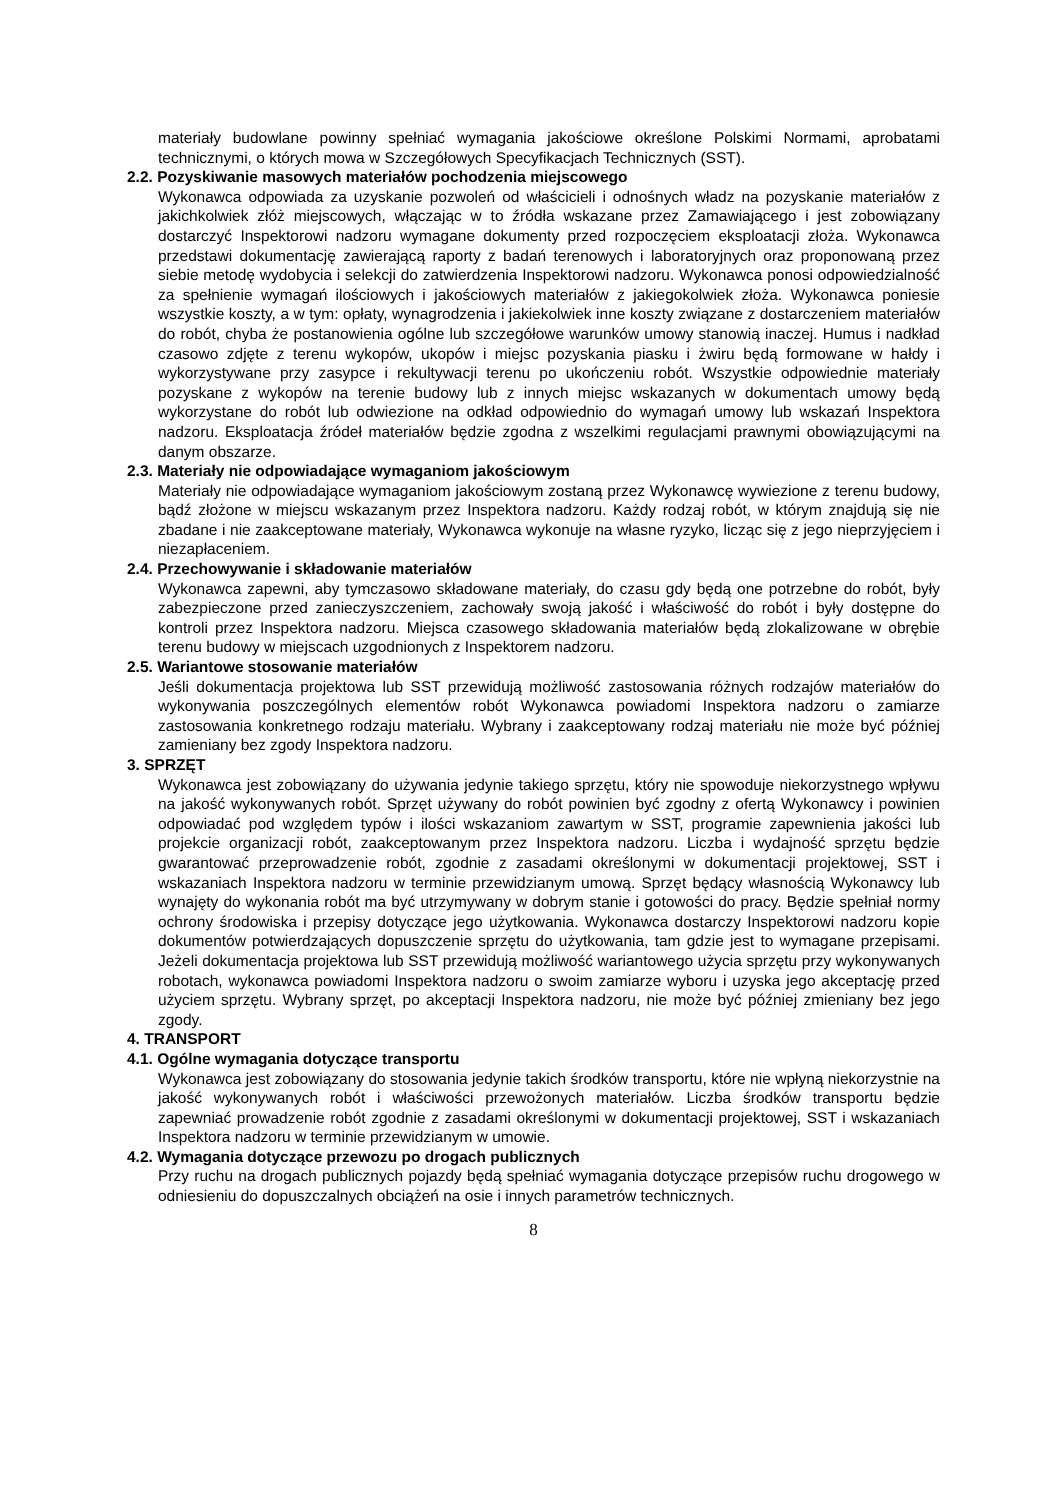materiały budowlane powinny spełniać wymagania jakościowe określone Polskimi Normami, aprobatami technicznymi, o których mowa w Szczegółowych Specyfikacjach Technicznych (SST).
2.2. Pozyskiwanie masowych materiałów pochodzenia miejscowego
Wykonawca odpowiada za uzyskanie pozwoleń od właścicieli i odnośnych władz na pozyskanie materiałów z jakichkolwiek złóż miejscowych, włączając w to źródła wskazane przez Zamawiającego i jest zobowiązany dostarczyć Inspektorowi nadzoru wymagane dokumenty przed rozpoczęciem eksploatacji złoża. Wykonawca przedstawi dokumentację zawierającą raporty z badań terenowych i laboratoryjnych oraz proponowaną przez siebie metodę wydobycia i selekcji do zatwierdzenia Inspektorowi nadzoru. Wykonawca ponosi odpowiedzialność za spełnienie wymagań ilościowych i jakościowych materiałów z jakiegokolwiek złoża. Wykonawca poniesie wszystkie koszty, a w tym: opłaty, wynagrodzenia i jakiekolwiek inne koszty związane z dostarczeniem materiałów do robót, chyba że postanowienia ogólne lub szczegółowe warunków umowy stanowią inaczej. Humus i nadkład czasowo zdjęte z terenu wykopów, ukopów i miejsc pozyskania piasku i żwiru będą formowane w hałdy i wykorzystywane przy zasypce i rekultywacji terenu po ukończeniu robót. Wszystkie odpowiednie materiały pozyskane z wykopów na terenie budowy lub z innych miejsc wskazanych w dokumentach umowy będą wykorzystane do robót lub odwiezione na odkład odpowiednio do wymagań umowy lub wskazań Inspektora nadzoru. Eksploatacja źródeł materiałów będzie zgodna z wszelkimi regulacjami prawnymi obowiązującymi na danym obszarze.
2.3. Materiały nie odpowiadające wymaganiom jakościowym
Materiały nie odpowiadające wymaganiom jakościowym zostaną przez Wykonawcę wywiezione z terenu budowy, bądź złożone w miejscu wskazanym przez Inspektora nadzoru. Każdy rodzaj robót, w którym znajdują się nie zbadane i nie zaakceptowane materiały, Wykonawca wykonuje na własne ryzyko, licząc się z jego nieprzyjęciem i niezapłaceniem.
2.4. Przechowywanie i składowanie materiałów
Wykonawca zapewni, aby tymczasowo składowane materiały, do czasu gdy będą one potrzebne do robót, były zabezpieczone przed zanieczyszczeniem, zachowały swoją jakość i właściwość do robót i były dostępne do kontroli przez Inspektora nadzoru. Miejsca czasowego składowania materiałów będą zlokalizowane w obrębie terenu budowy w miejscach uzgodnionych z Inspektorem nadzoru.
2.5. Wariantowe stosowanie materiałów
Jeśli dokumentacja projektowa lub SST przewidują możliwość zastosowania różnych rodzajów materiałów do wykonywania poszczególnych elementów robót Wykonawca powiadomi Inspektora nadzoru o zamiarze zastosowania konkretnego rodzaju materiału. Wybrany i zaakceptowany rodzaj materiału nie może być później zamieniany bez zgody Inspektora nadzoru.
3. SPRZĘT
Wykonawca jest zobowiązany do używania jedynie takiego sprzętu, który nie spowoduje niekorzystnego wpływu na jakość wykonywanych robót. Sprzęt używany do robót powinien być zgodny z ofertą Wykonawcy i powinien odpowiadać pod względem typów i ilości wskazaniom zawartym w SST, programie zapewnienia jakości lub projekcie organizacji robót, zaakceptowanym przez Inspektora nadzoru. Liczba i wydajność sprzętu będzie gwarantować przeprowadzenie robót, zgodnie z zasadami określonymi w dokumentacji projektowej, SST i wskazaniach Inspektora nadzoru w terminie przewidzianym umową. Sprzęt będący własnością Wykonawcy lub wynajęty do wykonania robót ma być utrzymywany w dobrym stanie i gotowości do pracy. Będzie spełniał normy ochrony środowiska i przepisy dotyczące jego użytkowania. Wykonawca dostarczy Inspektorowi nadzoru kopie dokumentów potwierdzających dopuszczenie sprzętu do użytkowania, tam gdzie jest to wymagane przepisami. Jeżeli dokumentacja projektowa lub SST przewidują możliwość wariantowego użycia sprzętu przy wykonywanych robotach, wykonawca powiadomi Inspektora nadzoru o swoim zamiarze wyboru i uzyska jego akceptację przed użyciem sprzętu. Wybrany sprzęt, po akceptacji Inspektora nadzoru, nie może być później zmieniany bez jego zgody.
4. TRANSPORT
4.1. Ogólne wymagania dotyczące transportu
Wykonawca jest zobowiązany do stosowania jedynie takich środków transportu, które nie wpłyną niekorzystnie na jakość wykonywanych robót i właściwości przewożonych materiałów. Liczba środków transportu będzie zapewniać prowadzenie robót zgodnie z zasadami określonymi w dokumentacji projektowej, SST i wskazaniach Inspektora nadzoru w terminie przewidzianym w umowie.
4.2. Wymagania dotyczące przewozu po drogach publicznych
Przy ruchu na drogach publicznych pojazdy będą spełniać wymagania dotyczące przepisów ruchu drogowego w odniesieniu do dopuszczalnych obciążeń na osie i innych parametrów technicznych.
8